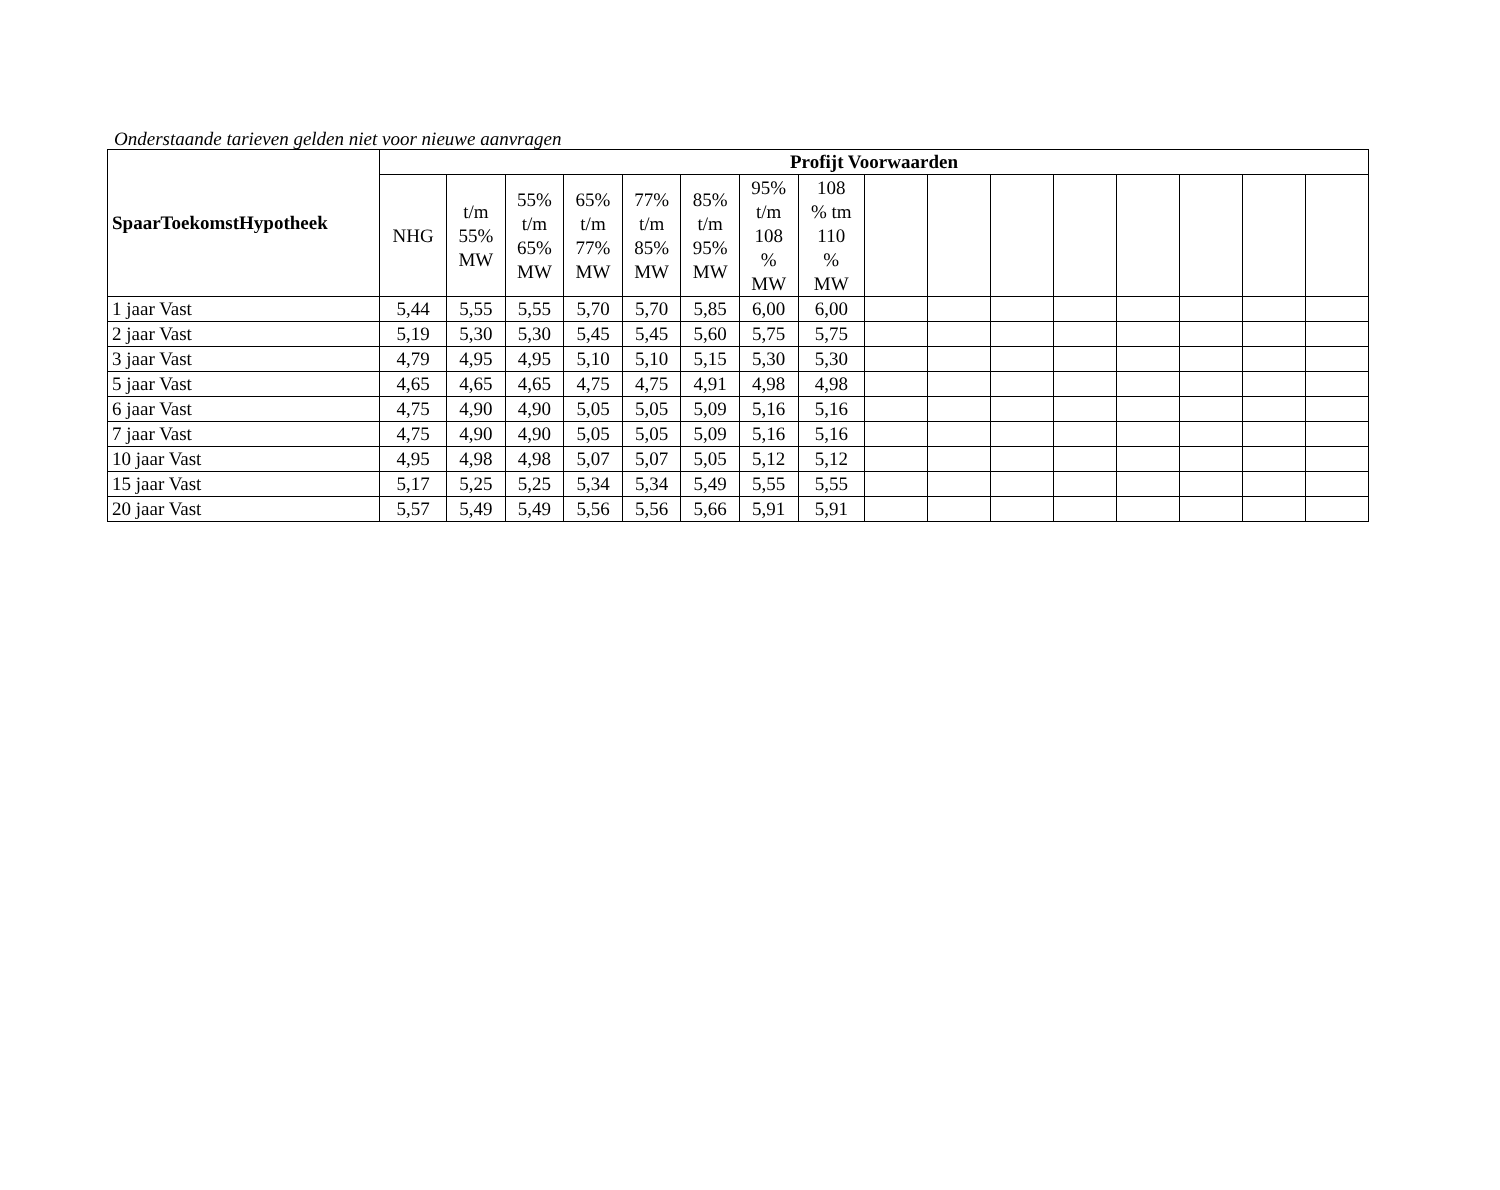Onderstaande tarieven gelden niet voor nieuwe aanvragen
| SpaarToekomstHypotheek | Profijt Voorwaarden | | | | | | | | | | | | | | | |
| --- | --- | --- | --- | --- | --- | --- | --- | --- | --- | --- | --- | --- | --- | --- | --- | --- |
| | NHG | t/m 55% MW | 55% t/m 65% MW | 65% t/m 77% MW | 77% t/m 85% MW | 85% t/m 95% MW | 95% t/m 108 % MW | 108 % tm 110 % MW | | | | | | | | |
| 1 jaar Vast | 5,44 | 5,55 | 5,55 | 5,70 | 5,70 | 5,85 | 6,00 | 6,00 | | | | | | | | |
| 2 jaar Vast | 5,19 | 5,30 | 5,30 | 5,45 | 5,45 | 5,60 | 5,75 | 5,75 | | | | | | | | |
| 3 jaar Vast | 4,79 | 4,95 | 4,95 | 5,10 | 5,10 | 5,15 | 5,30 | 5,30 | | | | | | | | |
| 5 jaar Vast | 4,65 | 4,65 | 4,65 | 4,75 | 4,75 | 4,91 | 4,98 | 4,98 | | | | | | | | |
| 6 jaar Vast | 4,75 | 4,90 | 4,90 | 5,05 | 5,05 | 5,09 | 5,16 | 5,16 | | | | | | | | |
| 7 jaar Vast | 4,75 | 4,90 | 4,90 | 5,05 | 5,05 | 5,09 | 5,16 | 5,16 | | | | | | | | |
| 10 jaar Vast | 4,95 | 4,98 | 4,98 | 5,07 | 5,07 | 5,05 | 5,12 | 5,12 | | | | | | | | |
| 15 jaar Vast | 5,17 | 5,25 | 5,25 | 5,34 | 5,34 | 5,49 | 5,55 | 5,55 | | | | | | | | |
| 20 jaar Vast | 5,57 | 5,49 | 5,49 | 5,56 | 5,56 | 5,66 | 5,91 | 5,91 | | | | | | | | |